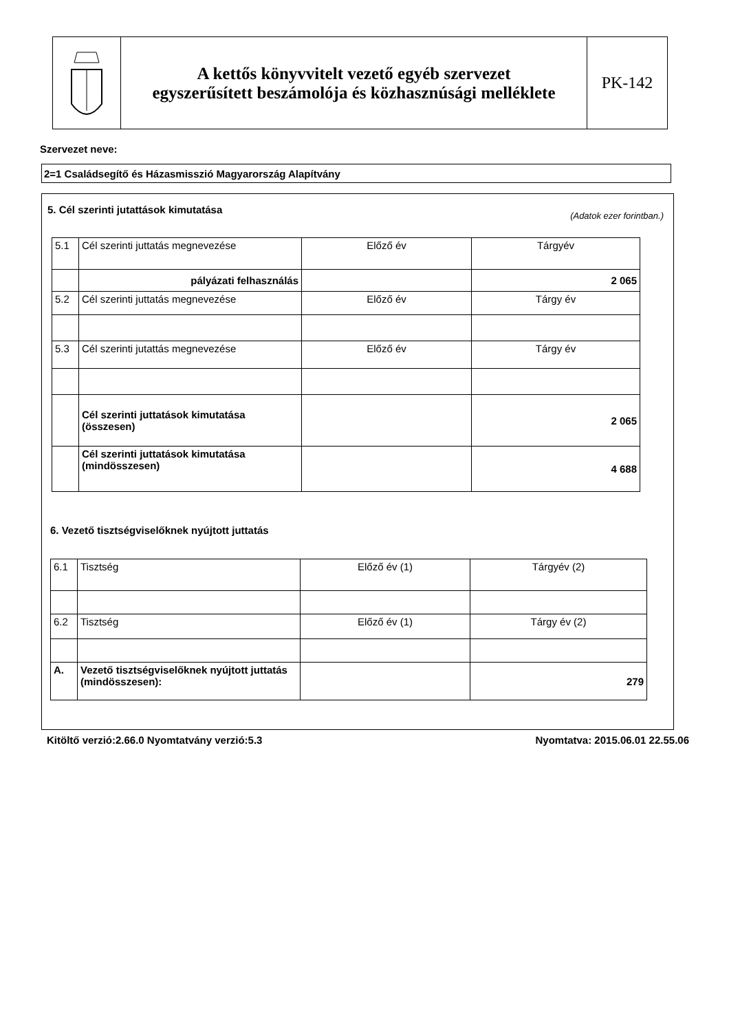A kettős könyvvitelt vezető egyéb szervezet
egyszerűsített beszámolója és közhasznúsági melléklete
PK-142
Szervezet neve:
2=1 Családsegítő és Házasmisszió Magyarország Alapítvány
5. Cél szerinti jutattások kimutatása
(Adatok ezer forintban.)
| 5.1 | Cél szerinti juttatás megnevezése | Előző év | Tárgyév |
| | pályázati felhasználás | | 2 065 |
| 5.2 | Cél szerinti juttatás megnevezése | Előző év | Tárgy év |
| 5.3 | Cél szerinti jutattás megnevezése | Előző év | Tárgy év |
| | Cél szerinti juttatások kimutatása (összesen) | | 2 065 |
| | Cél szerinti juttatások kimutatása (mindösszesen) | | 4 688 |
6. Vezető tisztségviselőknek nyújtott juttatás
| 6.1 | Tisztség | Előző év (1) | Tárgyév (2) |
| 6.2 | Tisztség | Előző év (1) | Tárgy év (2) |
| A. | Vezető tisztségviselőknek nyújtott juttatás (mindösszesen): | | 279 |
Kitöltő verzió:2.66.0 Nyomtatvány verzió:5.3
Nyomtatva: 2015.06.01 22.55.06